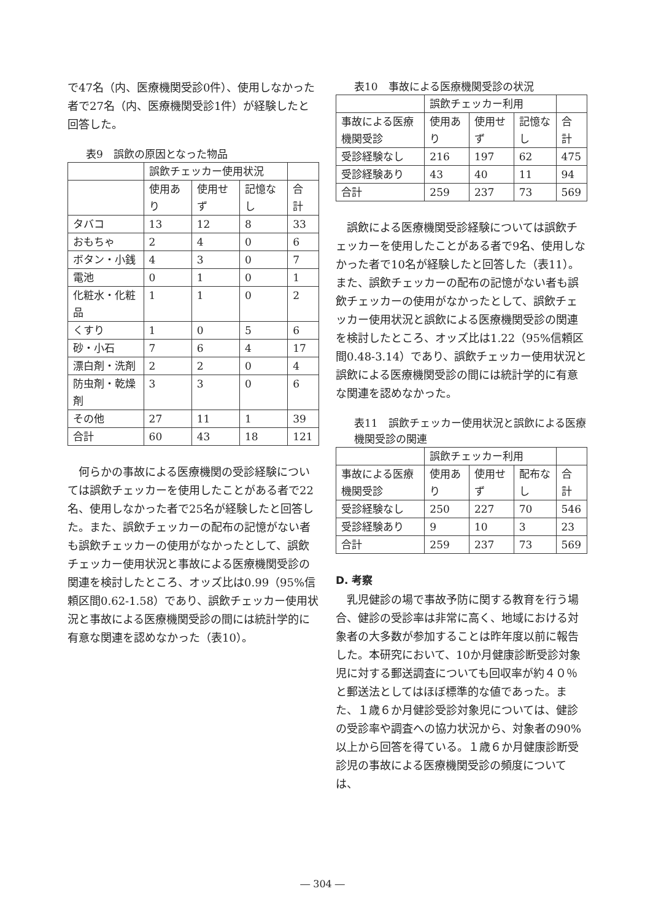で47名（内、医療機関受診0件）、使用しなかった者で27名（内、医療機関受診1件）が経験したと回答した。
表9　誤飲の原因となった物品
| | 誤飲チェッカー使用状況 | | | |
| --- | --- | --- | --- | --- |
| | 使用あり | 使用せず | 記憶なし | 合計 |
| タバコ | 13 | 12 | 8 | 33 |
| おもちゃ | 2 | 4 | 0 | 6 |
| ボタン・小銭 | 4 | 3 | 0 | 7 |
| 電池 | 0 | 1 | 0 | 1 |
| 化粧水・化粧品 | 1 | 1 | 0 | 2 |
| くすり | 1 | 0 | 5 | 6 |
| 砂・小石 | 7 | 6 | 4 | 17 |
| 漂白剤・洗剤 | 2 | 2 | 0 | 4 |
| 防虫剤・乾燥剤 | 3 | 3 | 0 | 6 |
| その他 | 27 | 11 | 1 | 39 |
| 合計 | 60 | 43 | 18 | 121 |
何らかの事故による医療機関の受診経験については誤飲チェッカーを使用したことがある者で22名、使用しなかった者で25名が経験したと回答した。また、誤飲チェッカーの配布の記憶がない者も誤飲チェッカーの使用がなかったとして、誤飲チェッカー使用状況と事故による医療機関受診の関連を検討したところ、オッズ比は0.99（95%信頼区間0.62-1.58）であり、誤飲チェッカー使用状況と事故による医療機関受診の間には統計学的に有意な関連を認めなかった（表10）。
表10　事故による医療機関受診の状況
| | 誤飲チェッカー利用 | | | |
| --- | --- | --- | --- | --- |
| 事故による医療機関受診 | 使用あり | 使用せず | 記憶なし | 合計 |
| 受診経験なし | 216 | 197 | 62 | 475 |
| 受診経験あり | 43 | 40 | 11 | 94 |
| 合計 | 259 | 237 | 73 | 569 |
誤飲による医療機関受診経験については誤飲チェッカーを使用したことがある者で9名、使用しなかった者で10名が経験したと回答した（表11）。また、誤飲チェッカーの配布の記憶がない者も誤飲チェッカーの使用がなかったとして、誤飲チェッカー使用状況と誤飲による医療機関受診の関連を検討したところ、オッズ比は1.22（95%信頼区間0.48-3.14）であり、誤飲チェッカー使用状況と誤飲による医療機関受診の間には統計学的に有意な関連を認めなかった。
表11　誤飲チェッカー使用状況と誤飲による医療機関受診の関連
| | 誤飲チェッカー利用 | | | |
| --- | --- | --- | --- | --- |
| 事故による医療機関受診 | 使用あり | 使用せず | 配布なし | 合計 |
| 受診経験なし | 250 | 227 | 70 | 546 |
| 受診経験あり | 9 | 10 | 3 | 23 |
| 合計 | 259 | 237 | 73 | 569 |
D. 考察
乳児健診の場で事故予防に関する教育を行う場合、健診の受診率は非常に高く、地域における対象者の大多数が参加することは昨年度以前に報告した。本研究において、10か月健康診断受診対象児に対する郵送調査についても回収率が約４０％と郵送法としてはほぼ標準的な値であった。また、１歳６か月健診受診対象児については、健診の受診率や調査への協力状況から、対象者の90%以上から回答を得ている。１歳６か月健康診断受診児の事故による医療機関受診の頻度については、
― 304 ―